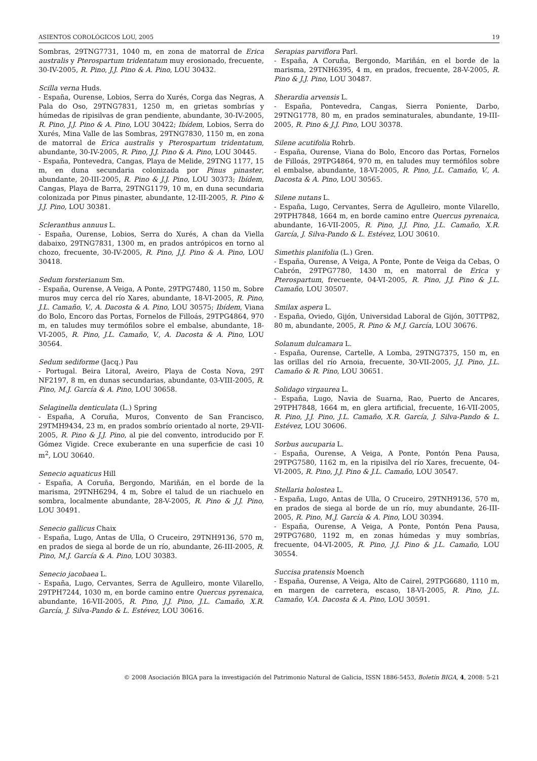ASIENTOS COROLÓGICOS LOU, 2005 19
Sombras, 29TNG7731, 1040 m, en zona de matorral de Erica australis y Pterospartum tridentatum muy erosionado, frecuente, 30-IV-2005, R. Pino, J.J. Pino & A. Pino, LOU 30432.
Scilla verna Huds.
- España, Ourense, Lobios, Serra do Xurés, Corga das Negras, A Pala do Oso, 29TNG7831, 1250 m, en grietas sombrías y húmedas de ripisilvas de gran pendiente, abundante, 30-IV-2005, R. Pino, J.J. Pino & A. Pino, LOU 30422; Ibídem, Lobios, Serra do Xurés, Mina Valle de las Sombras, 29TNG7830, 1150 m, en zona de matorral de Erica australis y Pterospartum tridentatum, abundante, 30-IV-2005, R. Pino, J.J. Pino & A. Pino, LOU 30445.
- España, Pontevedra, Cangas, Playa de Melide, 29TNG 1177, 15 m, en duna secundaria colonizada por Pinus pinaster, abundante, 20-III-2005, R. Pino & J.J. Pino, LOU 30373; Ibídem, Cangas, Playa de Barra, 29TNG1179, 10 m, en duna secundaria colonizada por Pinus pinaster, abundante, 12-III-2005, R. Pino & J.J. Pino, LOU 30381.
Scleranthus annuus L.
- España, Ourense, Lobios, Serra do Xurés, A chan da Viella dabaixo, 29TNG7831, 1300 m, en prados antrópicos en torno al chozo, frecuente, 30-IV-2005, R. Pino, J.J. Pino & A. Pino, LOU 30418.
Sedum forsterianum Sm.
- España, Ourense, A Veiga, A Ponte, 29TPG7480, 1150 m, Sobre muros muy cerca del río Xares, abundante, 18-VI-2005, R. Pino, J.L. Camaño, V., A. Dacosta & A. Pino, LOU 30575; Ibídem, Viana do Bolo, Encoro das Portas, Fornelos de Filloás, 29TPG4864, 970 m, en taludes muy termófilos sobre el embalse, abundante, 18-VI-2005, R. Pino, J.L. Camaño, V., A. Dacosta & A. Pino, LOU 30564.
Sedum sediforme (Jacq.) Pau
- Portugal. Beira Litoral, Aveiro, Playa de Costa Nova, 29T NF2197, 8 m, en dunas secundarias, abundante, 03-VIII-2005, R. Pino, M.J. García & A. Pino, LOU 30658.
Selaginella denticulata (L.) Spring
- España, A Coruña, Muros, Convento de San Francisco, 29TMH9434, 23 m, en prados sombrío orientado al norte, 29-VII-2005, R. Pino & J.J. Pino, al pie del convento, introducido por F. Gómez Vigide. Crece exuberante en una superficie de casi 10 m<sup>2</sup>, LOU 30640.
Senecio aquaticus Hill
- España, A Coruña, Bergondo, Mariñán, en el borde de la marisma, 29TNH6294, 4 m, Sobre el talud de un riachuelo en sombra, localmente abundante, 28-V-2005, R. Pino & J.J. Pino, LOU 30491.
Senecio gallicus Chaix
- España, Lugo, Antas de Ulla, O Cruceiro, 29TNH9136, 570 m, en prados de siega al borde de un río, abundante, 26-III-2005, R. Pino, M.J. García & A. Pino, LOU 30383.
Senecio jacobaea L.
- España, Lugo, Cervantes, Serra de Agulleiro, monte Vilarello, 29TPH7244, 1030 m, en borde camino entre Quercus pyrenaica, abundante, 16-VII-2005, R. Pino, J.J. Pino, J.L. Camaño, X.R. García, J. Silva-Pando & L. Estévez, LOU 30616.
Serapias parviflora Parl.
- España, A Coruña, Bergondo, Mariñán, en el borde de la marisma, 29TNH6395, 4 m, en prados, frecuente, 28-V-2005, R. Pino & J.J. Pino, LOU 30487.
Sherardia arvensis L.
- España, Pontevedra, Cangas, Sierra Poniente, Darbo, 29TNG1778, 80 m, en prados seminaturales, abundante, 19-III-2005, R. Pino & J.J. Pino, LOU 30378.
Silene acutifolia Rohrb.
- España, Ourense, Viana do Bolo, Encoro das Portas, Fornelos de Filloás, 29TPG4864, 970 m, en taludes muy termófilos sobre el embalse, abundante, 18-VI-2005, R. Pino, J.L. Camaño, V., A. Dacosta & A. Pino, LOU 30565.
Silene nutans L.
- España, Lugo, Cervantes, Serra de Agulleiro, monte Vilarello, 29TPH7848, 1664 m, en borde camino entre Quercus pyrenaica, abundante, 16-VII-2005, R. Pino, J.J. Pino, J.L. Camaño, X.R. García, J. Silva-Pando & L. Estévez, LOU 30610.
Simethis planifolia (L.) Gren.
- España, Ourense, A Veiga, A Ponte, Ponte de Veiga da Cebas, O Cabrón, 29TPG7780, 1430 m, en matorral de Erica y Pterospartum, frecuente, 04-VI-2005, R. Pino, J.J. Pino & J.L. Camaño, LOU 30507.
Smilax aspera L.
- España, Oviedo, Gijón, Universidad Laboral de Gijón, 30TTP82, 80 m, abundante, 2005, R. Pino & M.J. García, LOU 30676.
Solanum dulcamara L.
- España, Ourense, Cartelle, A Lomba, 29TNG7375, 150 m, en las orillas del río Arnoia, frecuente, 30-VII-2005, J.J. Pino, J.L. Camaño & R. Pino, LOU 30651.
Solidago virgaurea L.
- España, Lugo, Navia de Suarna, Rao, Puerto de Ancares, 29TPH7848, 1664 m, en glera artificial, frecuente, 16-VII-2005, R. Pino, J.J. Pino, J.L. Camaño, X.R. García, J. Silva-Pando & L. Estévez, LOU 30606.
Sorbus aucuparia L.
- España, Ourense, A Veiga, A Ponte, Pontón Pena Pausa, 29TPG7580, 1162 m, en la ripisilva del río Xares, frecuente, 04-VI-2005, R. Pino, J.J. Pino & J.L. Camaño, LOU 30547.
Stellaria holostea L.
- España, Lugo, Antas de Ulla, O Cruceiro, 29TNH9136, 570 m, en prados de siega al borde de un río, muy abundante, 26-III-2005, R. Pino, M.J. García & A. Pino, LOU 30394.
- España, Ourense, A Veiga, A Ponte, Pontón Pena Pausa, 29TPG7680, 1192 m, en zonas húmedas y muy sombrías, frecuente, 04-VI-2005, R. Pino, J.J. Pino & J.L. Camaño, LOU 30554.
Succisa pratensis Moench
- España, Ourense, A Veiga, Alto de Cairel, 29TPG6680, 1110 m, en margen de carretera, escaso, 18-VI-2005, R. Pino, J.L. Camaño, V.A. Dacosta & A. Pino, LOU 30591.
© 2008 Asociación BIGA para la investigación del Patrimonio Natural de Galicia, ISSN 1886-5453, Boletín BIGA, 4, 2008: 5-21